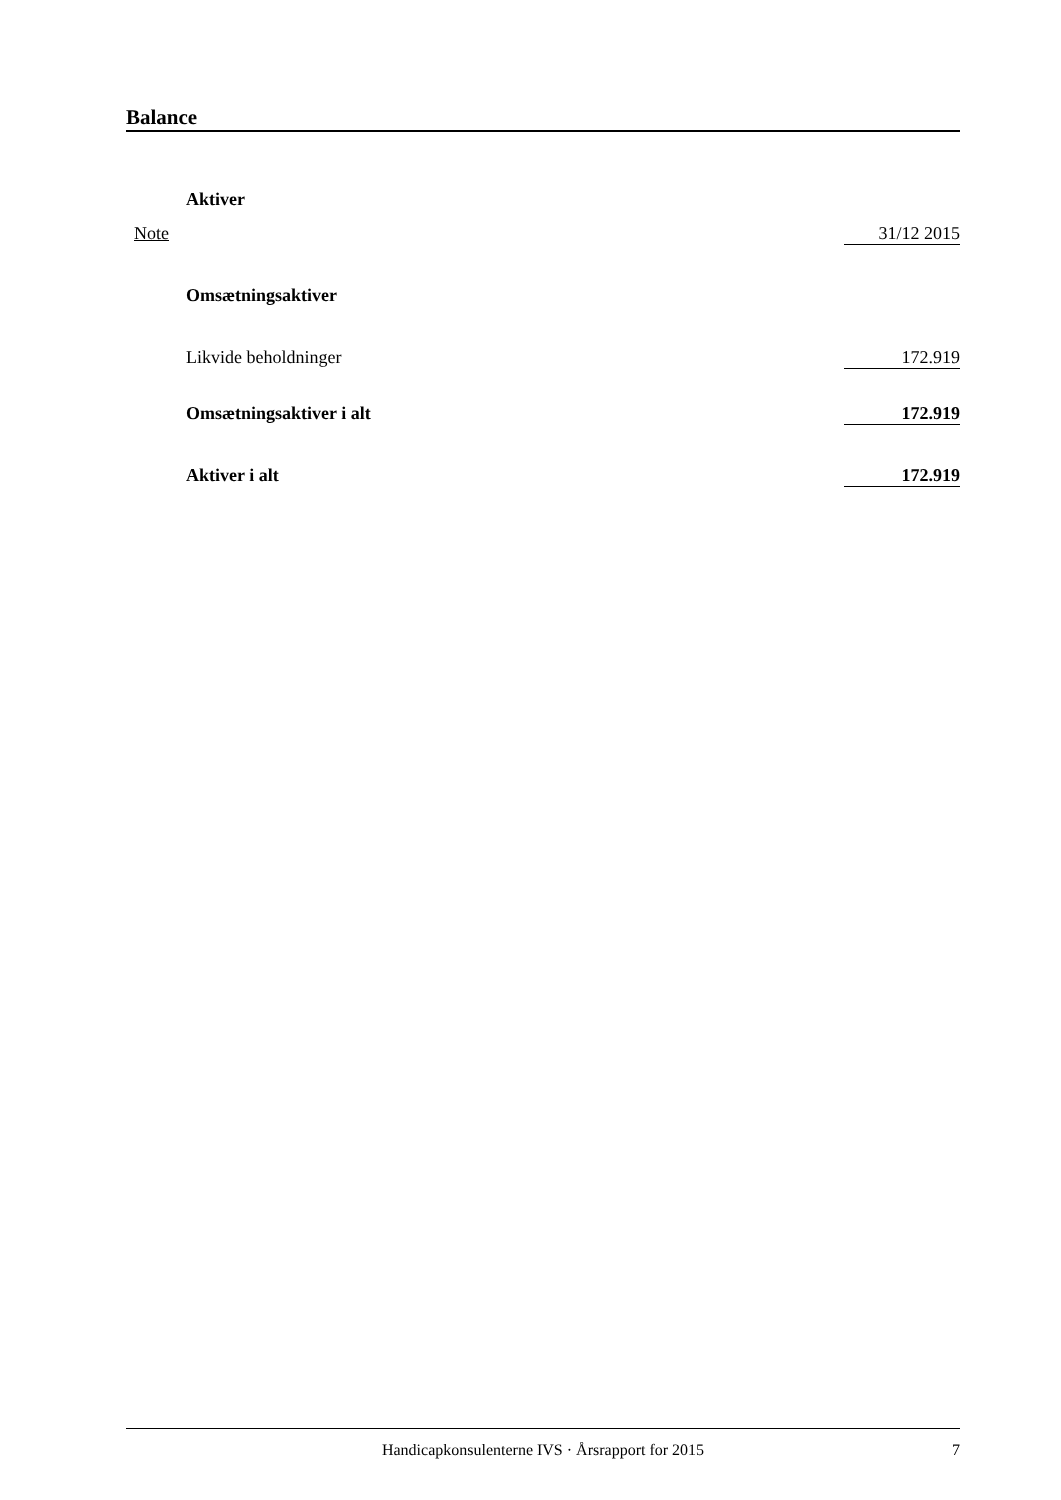Balance
| | Aktiver | |
| Note | | 31/12 2015 |
| | Omsætningsaktiver | |
| | Likvide beholdninger | 172.919 |
| | Omsætningsaktiver i alt | 172.919 |
| | Aktiver i alt | 172.919 |
Handicapkonsulenterne IVS · Årsrapport for 2015
7